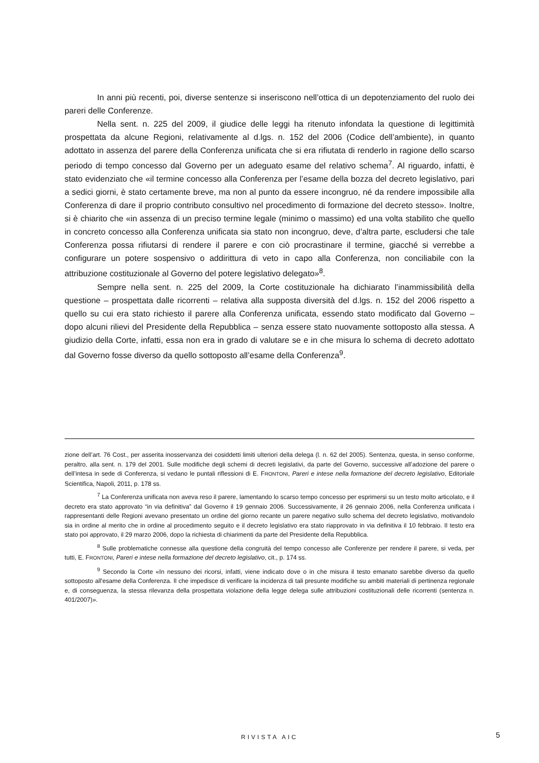In anni più recenti, poi, diverse sentenze si inseriscono nell’ottica di un depotenziamento del ruolo dei pareri delle Conferenze.
Nella sent. n. 225 del 2009, il giudice delle leggi ha ritenuto infondata la questione di legittimità prospettata da alcune Regioni, relativamente al d.lgs. n. 152 del 2006 (Codice dell’ambiente), in quanto adottato in assenza del parere della Conferenza unificata che si era rifiutata di renderlo in ragione dello scarso periodo di tempo concesso dal Governo per un adeguato esame del relativo schema<sup>7</sup>. Al riguardo, infatti, è stato evidenziato che «il termine concesso alla Conferenza per l’esame della bozza del decreto legislativo, pari a sedici giorni, è stato certamente breve, ma non al punto da essere incongruo, né da rendere impossibile alla Conferenza di dare il proprio contributo consultivo nel procedimento di formazione del decreto stesso». Inoltre, si è chiarito che «in assenza di un preciso termine legale (minimo o massimo) ed una volta stabilito che quello in concreto concesso alla Conferenza unificata sia stato non incongruo, deve, d’altra parte, escludersi che tale Conferenza possa rifiutarsi di rendere il parere e con ciò procrastinare il termine, giacché si verrebbe a configurare un potere sospensivo o addirittura di veto in capo alla Conferenza, non conciliabile con la attribuzione costituzionale al Governo del potere legislativo delegato»<sup>8</sup>.
Sempre nella sent. n. 225 del 2009, la Corte costituzionale ha dichiarato l’inammissibilità della questione – prospettata dalle ricorrenti – relativa alla supposta diversità del d.lgs. n. 152 del 2006 rispetto a quello su cui era stato richiesto il parere alla Conferenza unificata, essendo stato modificato dal Governo – dopo alcuni rilievi del Presidente della Repubblica – senza essere stato nuovamente sottoposto alla stessa. A giudizio della Corte, infatti, essa non era in grado di valutare se e in che misura lo schema di decreto adottato dal Governo fosse diverso da quello sottoposto all’esame della Conferenza<sup>9</sup>.
zione dell’art. 76 Cost., per asserita inosservanza dei cosiddetti limiti ulteriori della delega (l. n. 62 del 2005). Sentenza, questa, in senso conforme, peraltro, alla sent. n. 179 del 2001. Sulle modifiche degli schemi di decreti legislativi, da parte del Governo, successive all’adozione del parere o dell’intesa in sede di Conferenza, si vedano le puntali riflessioni di E. FRONTONI, Pareri e intese nella formazione del decreto legislativo, Editoriale Scientifica, Napoli, 2011, p. 178 ss.
<sup>7</sup> La Conferenza unificata non aveva reso il parere, lamentando lo scarso tempo concesso per esprimersi su un testo molto articolato, e il decreto era stato approvato “in via definitiva” dal Governo il 19 gennaio 2006. Successivamente, il 26 gennaio 2006, nella Conferenza unificata i rappresentanti delle Regioni avevano presentato un ordine del giorno recante un parere negativo sullo schema del decreto legislativo, motivandolo sia in ordine al merito che in ordine al procedimento seguito e il decreto legislativo era stato riapprovato in via definitiva il 10 febbraio. Il testo era stato poi approvato, il 29 marzo 2006, dopo la richiesta di chiarimenti da parte del Presidente della Repubblica.
<sup>8</sup> Sulle problematiche connesse alla questione della congruità del tempo concesso alle Conferenze per rendere il parere, si veda, per tutti, E. FRONTONI, Pareri e intese nella formazione del decreto legislativo, cit., p. 174 ss.
<sup>9</sup> Secondo la Corte «In nessuno dei ricorsi, infatti, viene indicato dove o in che misura il testo emanato sarebbe diverso da quello sottoposto all'esame della Conferenza. Il che impedisce di verificare la incidenza di tali presunte modifiche su ambiti materiali di pertinenza regionale e, di conseguenza, la stessa rilevanza della prospettata violazione della legge delega sulle attribuzioni costituzionali delle ricorrenti (sentenza n. 401/2007)».
RIVISTA AIC 5